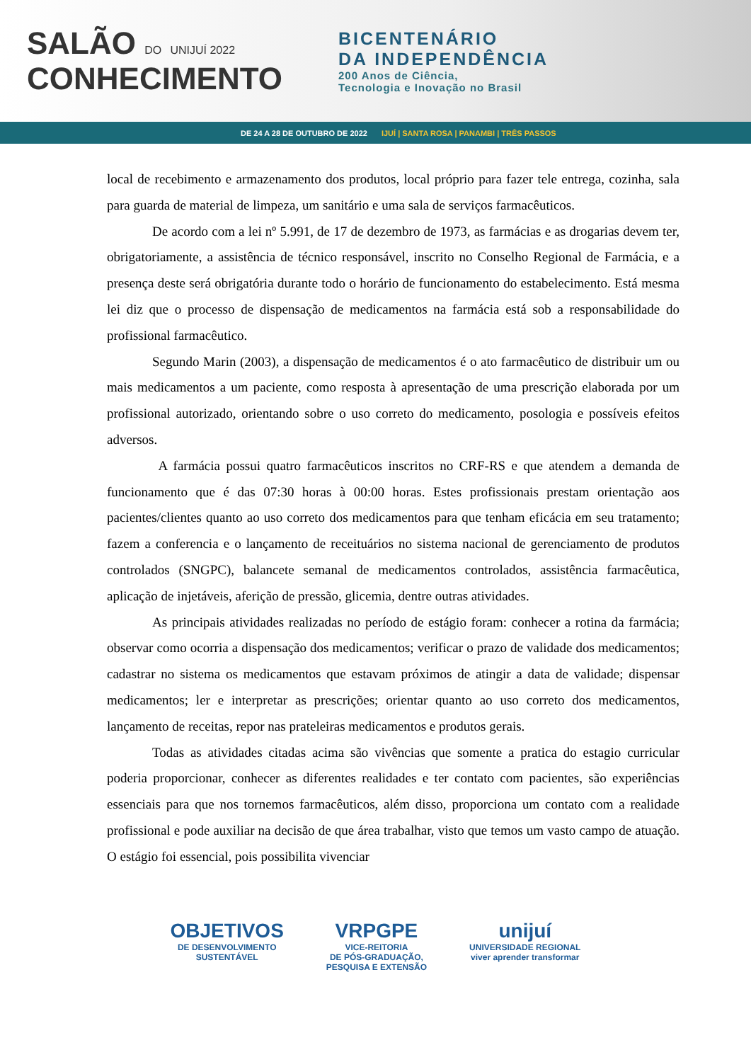SALÃO DO UNIJUÍ 2022
CONHECIMENTO
BICENTENÁRIO
DA INDEPENDÊNCIA
200 Anos de Ciência,
Tecnologia e Inovação no Brasil
DE 24 A 28 DE OUTUBRO DE 2022 IJUÍ | SANTA ROSA | PANAMBI | TRÊS PASSOS
local de recebimento e armazenamento dos produtos, local próprio para fazer tele entrega, cozinha, sala para guarda de material de limpeza, um sanitário e uma sala de serviços farmacêuticos.
De acordo com a lei nº 5.991, de 17 de dezembro de 1973, as farmácias e as drogarias devem ter, obrigatoriamente, a assistência de técnico responsável, inscrito no Conselho Regional de Farmácia, e a presença deste será obrigatória durante todo o horário de funcionamento do estabelecimento. Está mesma lei diz que o processo de dispensação de medicamentos na farmácia está sob a responsabilidade do profissional farmacêutico.
Segundo Marin (2003), a dispensação de medicamentos é o ato farmacêutico de distribuir um ou mais medicamentos a um paciente, como resposta à apresentação de uma prescrição elaborada por um profissional autorizado, orientando sobre o uso correto do medicamento, posologia e possíveis efeitos adversos.
A farmácia possui quatro farmacêuticos inscritos no CRF-RS e que atendem a demanda de funcionamento que é das 07:30 horas à 00:00 horas. Estes profissionais prestam orientação aos pacientes/clientes quanto ao uso correto dos medicamentos para que tenham eficácia em seu tratamento; fazem a conferencia e o lançamento de receituários no sistema nacional de gerenciamento de produtos controlados (SNGPC), balancete semanal de medicamentos controlados, assistência farmacêutica, aplicação de injetáveis, aferição de pressão, glicemia, dentre outras atividades.
As principais atividades realizadas no período de estágio foram: conhecer a rotina da farmácia; observar como ocorria a dispensação dos medicamentos; verificar o prazo de validade dos medicamentos; cadastrar no sistema os medicamentos que estavam próximos de atingir a data de validade; dispensar medicamentos; ler e interpretar as prescrições; orientar quanto ao uso correto dos medicamentos, lançamento de receitas, repor nas prateleiras medicamentos e produtos gerais.
Todas as atividades citadas acima são vivências que somente a pratica do estagio curricular poderia proporcionar, conhecer as diferentes realidades e ter contato com pacientes, são experiências essenciais para que nos tornemos farmacêuticos, além disso, proporciona um contato com a realidade profissional e pode auxiliar na decisão de que área trabalhar, visto que temos um vasto campo de atuação. O estágio foi essencial, pois possibilita vivenciar
OBJETIVOS
DE DESENVOLVIMENTO
SUSTENTÁVEL
VRPGPE
VICE-REITORIA
DE PÓS-GRADUAÇÃO,
PESQUISA E EXTENSÃO
unijuí
UNIVERSIDADE REGIONAL
viver aprender transformar